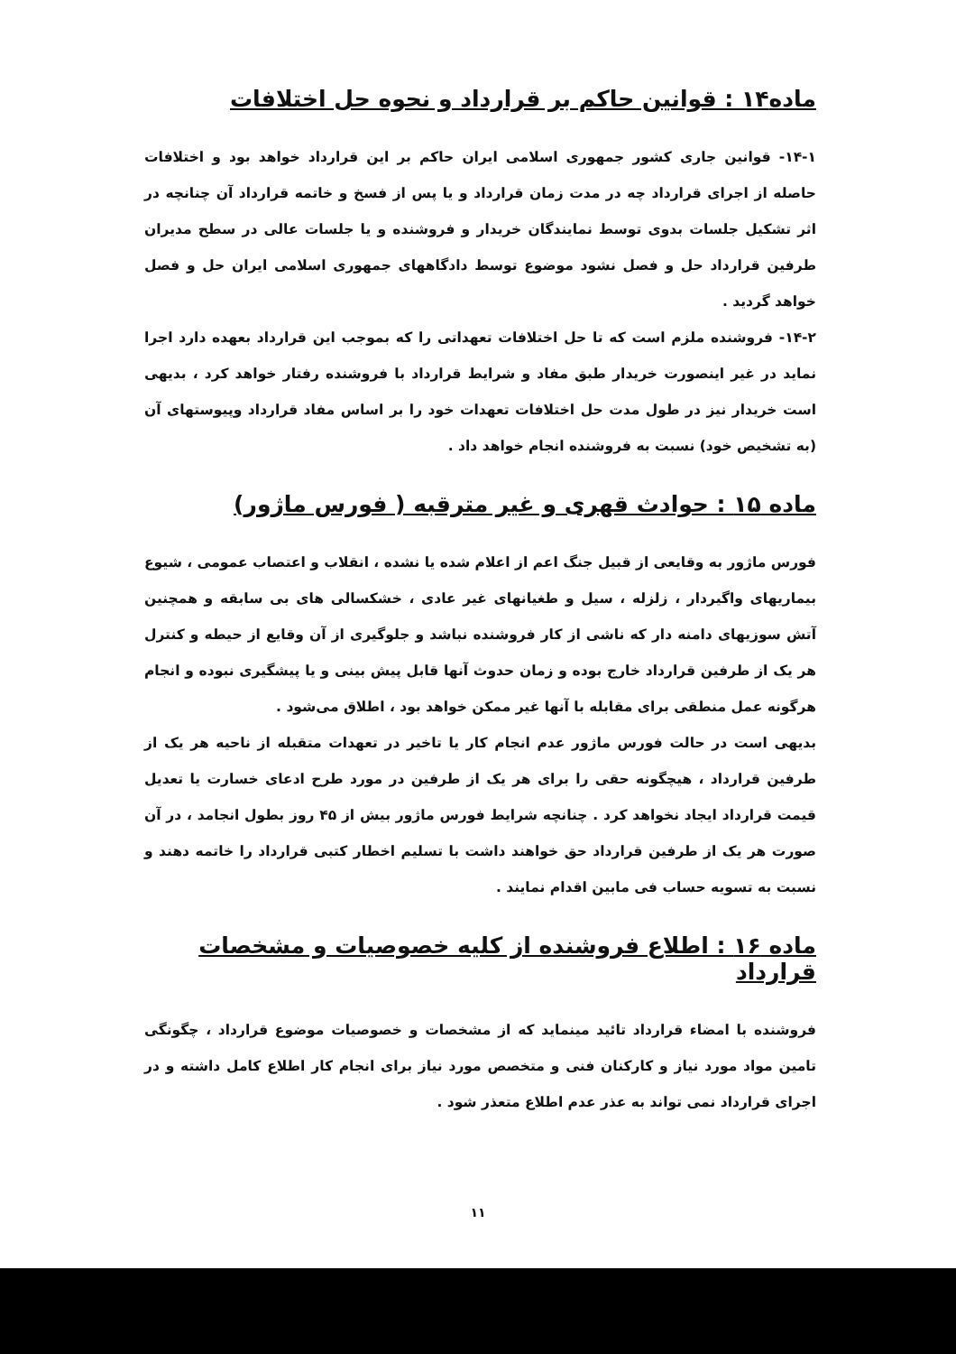ماده۱۴ : قوانین حاکم بر قرارداد و نحوه حل اختلافات
۱۴-۱- قوانین جاری کشور جمهوری اسلامی ایران حاکم بر این قرارداد خواهد بود و اختلافات حاصله از اجرای قرارداد چه در مدت زمان قرارداد و یا پس از فسخ و خاتمه قرارداد آن چنانچه در اثر تشکیل جلسات بدوی توسط نمایندگان خریدار و فروشنده و یا جلسات عالی در سطح مدیران طرفین قرارداد حل و فصل نشود موضوع توسط دادگاههای جمهوری اسلامی ایران حل و فصل خواهد گردید .
۱۴-۲- فروشنده ملزم است که تا حل اختلافات تعهداتی را که بموجب این قرارداد بعهده دارد اجرا نماید در غیر اینصورت خریدار طبق مفاد و شرایط قرارداد با فروشنده رفتار خواهد کرد ، بدیهی است خریدار نیز در طول مدت حل اختلافات تعهدات خود را بر اساس مفاد قرارداد وپیوستهای آن (به تشخیص خود) نسبت به فروشنده انجام خواهد داد .
ماده ۱۵ : حوادث قهری و غیر مترقبه ( فورس ماژور)
فورس ماژور به وقایعی از قبیل جنگ اعم از اعلام شده یا نشده ، انقلاب و اعتصاب عمومی ، شیوع بیماریهای واگیردار ، زلزله ، سیل و طغیانهای غیر عادی ، خشکسالی های بی سابقه و همچنین آتش سوزیهای دامنه دار که ناشی از کار فروشنده نباشد و جلوگیری از آن وقایع از حیطه و کنترل هر یک از طرفین قرارداد خارج بوده و زمان حدوث آنها قابل پیش بینی و یا پیشگیری نبوده و انجام هرگونه عمل منطقی برای مقابله با آنها غیر ممکن خواهد بود ، اطلاق می‌شود .
بدیهی است در حالت فورس ماژور عدم انجام کار یا تاخیر در تعهدات متقبله از ناحیه هر یک از طرفین قرارداد ، هیچگونه حقی را برای هر یک از طرفین در مورد طرح ادعای خسارت یا تعدیل قیمت قرارداد ایجاد نخواهد کرد . چنانچه شرایط فورس ماژور بیش از ۴۵ روز بطول انجامد ، در آن صورت هر یک از طرفین قرارداد حق خواهند داشت با تسلیم اخطار کتبی قرارداد را خاتمه دهند و نسبت به تسویه حساب فی مابین اقدام نمایند .
ماده ۱۶ : اطلاع فروشنده از کلیه خصوصیات و مشخصات قرارداد
فروشنده با امضاء قرارداد تائید مینماید که از مشخصات و خصوصیات موضوع قرارداد ، چگونگی تامین مواد مورد نیاز و کارکنان فنی و متخصص مورد نیاز برای انجام کار اطلاع کامل داشته و در اجرای قرارداد نمی تواند به عذر عدم اطلاع متعذر شود .
۱۱